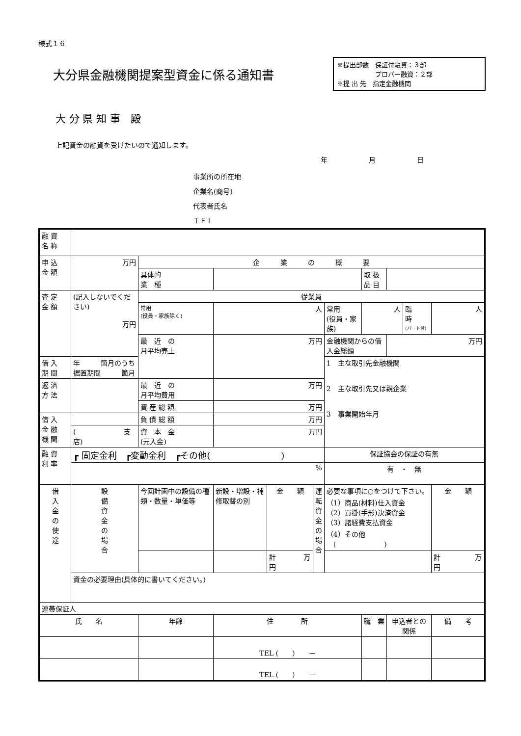様式１６
大分県金融機関提案型資金に係る通知書
※提出部数　保証付融資：３部
　　　　　　プロパー融資：２部
※提 出 先　指定金融機関
大 分 県 知 事　殿
上記資金の融資を受けたいので通知します。
年　　　　　　月　　　　　　日
事業所の所在地
企業名(商号)
代表者氏名
ＴＥＬ
| 融 資 名 称 | | | | | | | | | | | |
| 申 込 金 額 | 万円 | 企 業 の 概 要 | | | | | | | | | |
| | | 具体的 業 種 | | | | | 取 扱 品 目 | | | | |
| 査 定 金 額 | (記入しないでください) 万円 | 従業員 | | | | | | | | | |
| | | 常用 (役員・家族除く) | 人 | | | 常用 (役員・家族) | 人 | | 臨 時 (パート含) | | 人 |
| | | 最 近 の 月平均売上 | 万円 | | | 金融機関からの借入金総額 | | 万円 | | | |
| 借 入 期 間 | 年 箇月のうち 据置期間 箇月 | | | | | 1 主な取引先金融機関 2 主な取引先又は親企業 3 事業開始年月 | | | | | |
| 返 済 方 法 | | 最 近 の 月平均費用 | 万円 | | | | | | | | |
| | | 資 産 総 額 | 万円 | | | | | | | | |
| 借 入 金 融 機 関 | | 負 債 総 額 | 万円 | | | | | | | | |
| | ( 支店) | 資 本 金 (元入金) | 万円 | | | | | | | | |
| 融 資 利 率 | ┏ 固定金利 ┏変動金利 ┏その他( ) | | | | | 保証協会の保証の有無 | | | | | |
| | % | | | | | 有 ・ 無 | | | | | |
| 借 入 金 の 使 途 | 設 備 資 金 の 場 合 | 今回計画中の設備の種類・数量・単価等 | 新設・増設・補修取替の別 | 金 額 | 運 転 資 金 の 場 合 | 必要な事項に○をつけて下さい。 （1）商品(材料)仕入資金 （2）買掛(手形)決済資金 （3）諸経費支払資金 （4）その他 ( ) | | | | 金 額 | |
| | | | | 計 万円 | | | | | | 計 万円 | |
| | 資金の必要理由(具体的に書いてください。) | | | | | | | | | | |
| 連帯保証人 | | | | | | | | | | | |
| 氏 名 | | 年齢 | 住 所 | | | | 職 業 | 申込者との関係 | | 備 考 | |
| | | | TEL ( ) － | | | | | | | | |
| | | | TEL ( ) － | | | | | | | | |